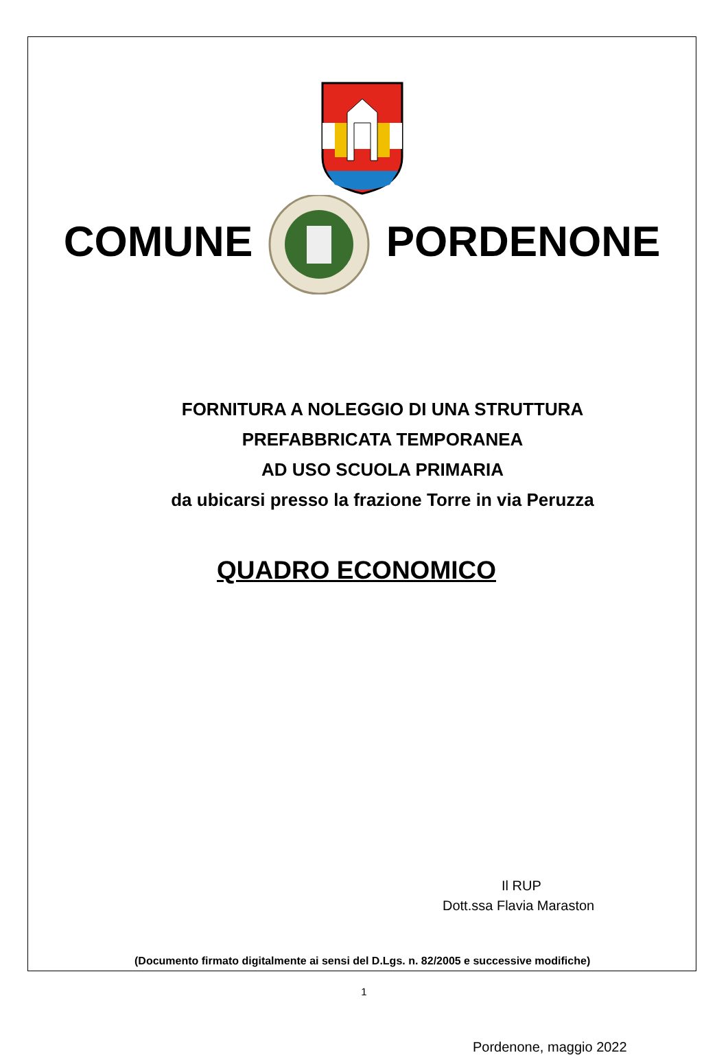COMUNE PORDENONE
FORNITURA A NOLEGGIO DI UNA STRUTTURA
PREFABBRICATA TEMPORANEA
AD USO SCUOLA PRIMARIA
da ubicarsi presso la frazione Torre in via Peruzza
QUADRO ECONOMICO
Il RUP
Dott.ssa Flavia Maraston
(Documento firmato digitalmente ai sensi del D.Lgs. n. 82/2005 e successive modifiche)
Pordenone, maggio 2022
1